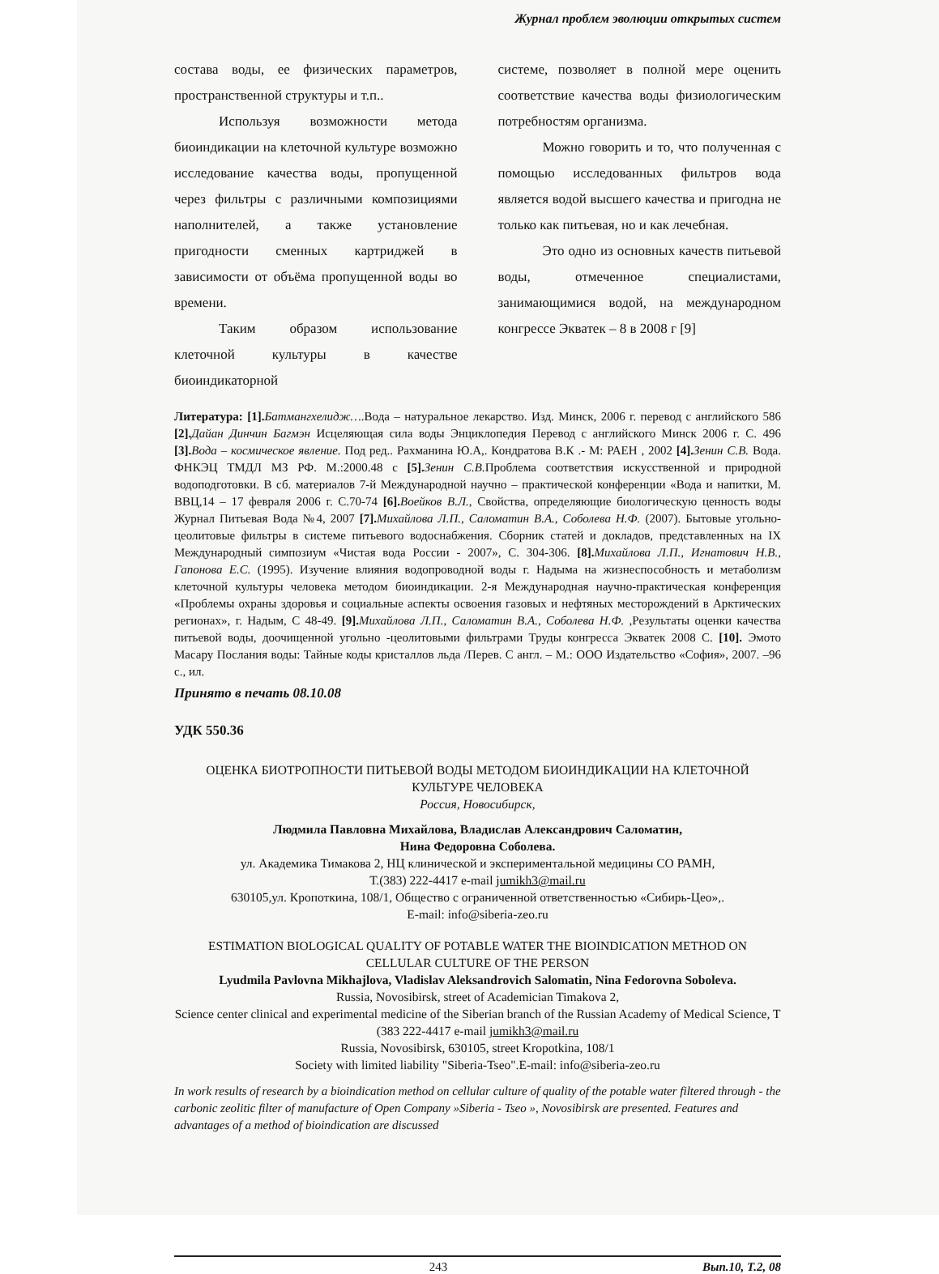Журнал проблем эволюции открытых систем
состава воды, ее физических параметров, пространственной структуры и т.п..
Используя возможности метода биоиндикации на клеточной культуре возможно исследование качества воды, пропущенной через фильтры с различными композициями наполнителей, а также установление пригодности сменных картриджей в зависимости от объёма пропущенной воды во времени.
Таким образом использование клеточной культуры в качестве биоиндикаторной
системе, позволяет в полной мере оценить соответствие качества воды физиологическим потребностям организма.
Можно говорить и то, что полученная с помощью исследованных фильтров вода является водой высшего качества и пригодна не только как питьевая, но и как лечебная.
Это одно из основных качеств питьевой воды, отмеченное специалистами, занимающимися водой, на международном конгрессе Экватек – 8 в 2008 г [9]
Литература: [1]. Батмангхелидж….Вода – натуральное лекарство. Изд. Минск, 2006 г. перевод с английского 586 [2]. Дайан Динчин Багмэн Исцеляющая сила воды Энциклопедия Перевод с английского Минск 2006 г. С. 496 [3]. Вода – космическое явление. Под ред.. Рахманина Ю.А,. Кондратова В.К .- М: РАЕН , 2002 [4]. Зенин С.В. Вода. ФНКЭЦ ТМДЛ МЗ РФ. М.:2000.48 с [5]. Зенин С.В. Проблема соответствия искусственной и природной водоподготовки. В сб. материалов 7-й Международной научно – практической конференции «Вода и напитки, М. ВВЦ,14 – 17 февраля 2006 г. С.70-74 [6]. Воейков В.Л., Свойства, определяющие биологическую ценность воды Журнал Питьевая Вода №4, 2007 [7]. Михайлова Л.П., Саломатин В.А., Соболева Н.Ф. (2007). Бытовые угольно-цеолитовые фильтры в системе питьевого водоснабжения. Сборник статей и докладов, представленных на IX Международный симпозиум «Чистая вода России - 2007», С. 304-306. [8]. Михайлова Л.П., Игнатович Н.В., Гапонова Е.С. (1995). Изучение влияния водопроводной воды г. Надыма на жизнеспособность и метаболизм клеточной культуры человека методом биоиндикации. 2-я Международная научно-практическая конференция «Проблемы охраны здоровья и социальные аспекты освоения газовых и нефтяных месторождений в Арктических регионах», г. Надым, С 48-49. [9]. Михайлова Л.П., Саломатин В.А., Соболева Н.Ф. ,Результаты оценки качества питьевой воды, доочищенной угольно -цеолитовыми фильтрами Труды конгресса Экватек 2008 С. [10]. Эмото Масару Послания воды: Тайные коды кристаллов льда /Перев. С англ. – М.: ООО Издательство «София», 2007. –96 с., ил.
Принято в печать 08.10.08
УДК 550.36
ОЦЕНКА БИОТРОПНОСТИ ПИТЬЕВОЙ ВОДЫ МЕТОДОМ БИОИНДИКАЦИИ НА КЛЕТОЧНОЙ КУЛЬТУРЕ ЧЕЛОВЕКА
Россия, Новосибирск,
Людмила Павловна Михайлова, Владислав Александрович Саломатин,
Нина Федоровна Соболева.
ул. Академика Тимакова 2, НЦ клинической и экспериментальной медицины СО РАМН,
Т.(383) 222-4417 e-mail jumikh3@mail.ru
630105,ул. Кропоткина, 108/1, Общество с ограниченной ответственностью «Сибирь-Цео»,.
E-mail: info@siberia-zeo.ru
ESTIMATION BIOLOGICAL QUALITY OF POTABLE WATER THE BIOINDICATION METHOD ON CELLULAR CULTURE OF THE PERSON
Lyudmila Pavlovna Mikhajlova, Vladislav Aleksandrovich Salomatin, Nina Fedorovna Soboleva.
Russia, Novosibirsk, street of Academician Timakova 2,
Science center clinical and experimental medicine of the Siberian branch of the Russian Academy of Medical Science, T (383 222-4417 e-mail jumikh3@mail.ru
Russia, Novosibirsk, 630105, street Kropotkina, 108/1
Society with limited liability "Siberia-Tseo".E-mail: info@siberia-zeo.ru
In work results of research by a bioindication method on cellular culture of quality of the potable water filtered through - the carbonic zeolitic filter of manufacture of Open Company »Siberia - Tseo », Novosibirsk are presented. Features and advantages of a method of bioindication are discussed
243 Вып.10, Т.2, 08